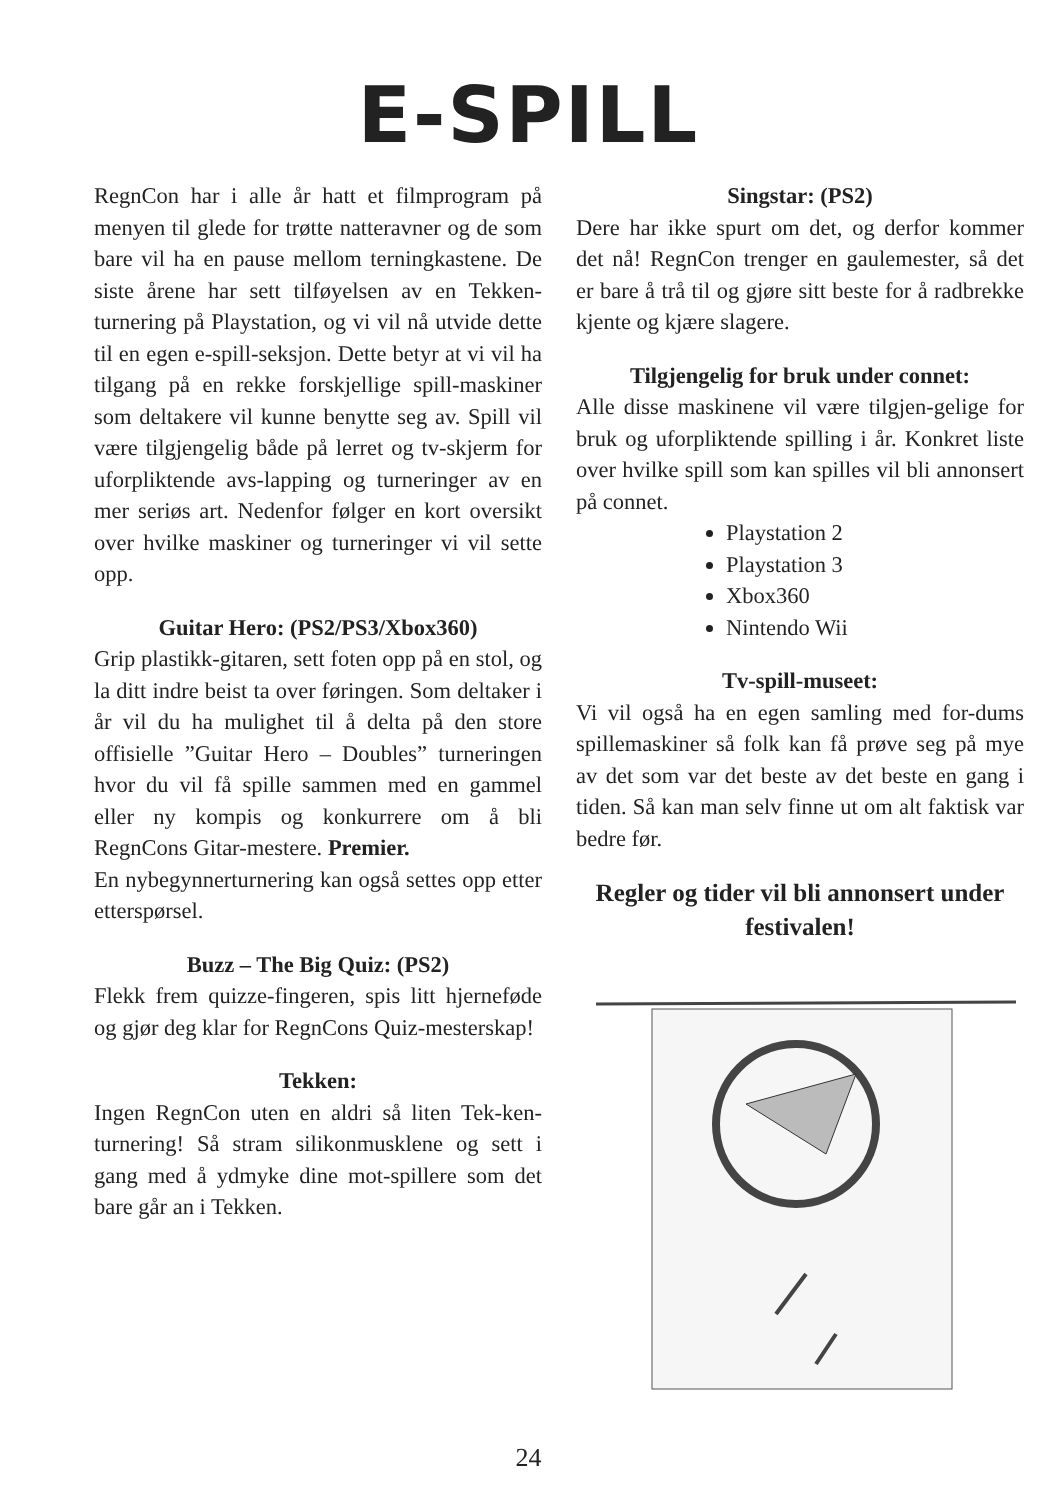E-SPILL
RegnCon har i alle år hatt et filmprogram på menyen til glede for trøtte natteravner og de som bare vil ha en pause mellom terningkastene. De siste årene har sett tilføyelsen av en Tekken-turnering på Playstation, og vi vil nå utvide dette til en egen e-spill-seksjon. Dette betyr at vi vil ha tilgang på en rekke forskjellige spill-maskiner som deltakere vil kunne benytte seg av. Spill vil være tilgjengelig både på lerret og tv-skjerm for uforpliktende avs-lapping og turneringer av en mer seriøs art. Nedenfor følger en kort oversikt over hvilke maskiner og turneringer vi vil sette opp.
Guitar Hero: (PS2/PS3/Xbox360)
Grip plastikk-gitaren, sett foten opp på en stol, og la ditt indre beist ta over føringen. Som deltaker i år vil du ha mulighet til å delta på den store offisielle ”Guitar Hero – Doubles” turneringen hvor du vil få spille sammen med en gammel eller ny kompis og konkurrere om å bli RegnCons Gitar-mestere. Premier.
En nybegynnerturnering kan også settes opp etter etterspørsel.
Buzz – The Big Quiz: (PS2)
Flekk frem quizze-fingeren, spis litt hjerneføde og gjør deg klar for RegnCons Quiz-mesterskap!
Tekken:
Ingen RegnCon uten en aldri så liten Tek-ken-turnering! Så stram silikonmusklene og sett i gang med å ydmyke dine mot-spillere som det bare går an i Tekken.
Singstar: (PS2)
Dere har ikke spurt om det, og derfor kommer det nå! RegnCon trenger en gaulemester, så det er bare å trå til og gjøre sitt beste for å radbrekke kjente og kjære slagere.
Tilgjengelig for bruk under connet:
Alle disse maskinene vil være tilgjen-gelige for bruk og uforpliktende spilling i år. Konkret liste over hvilke spill som kan spilles vil bli annonsert på connet.
Playstation 2
Playstation 3
Xbox360
Nintendo Wii
Tv-spill-museet:
Vi vil også ha en egen samling med for-dums spillemaskiner så folk kan få prøve seg på mye av det som var det beste av det beste en gang i tiden. Så kan man selv finne ut om alt faktisk var bedre før.
Regler og tider vil bli annonsert under festivalen!
24